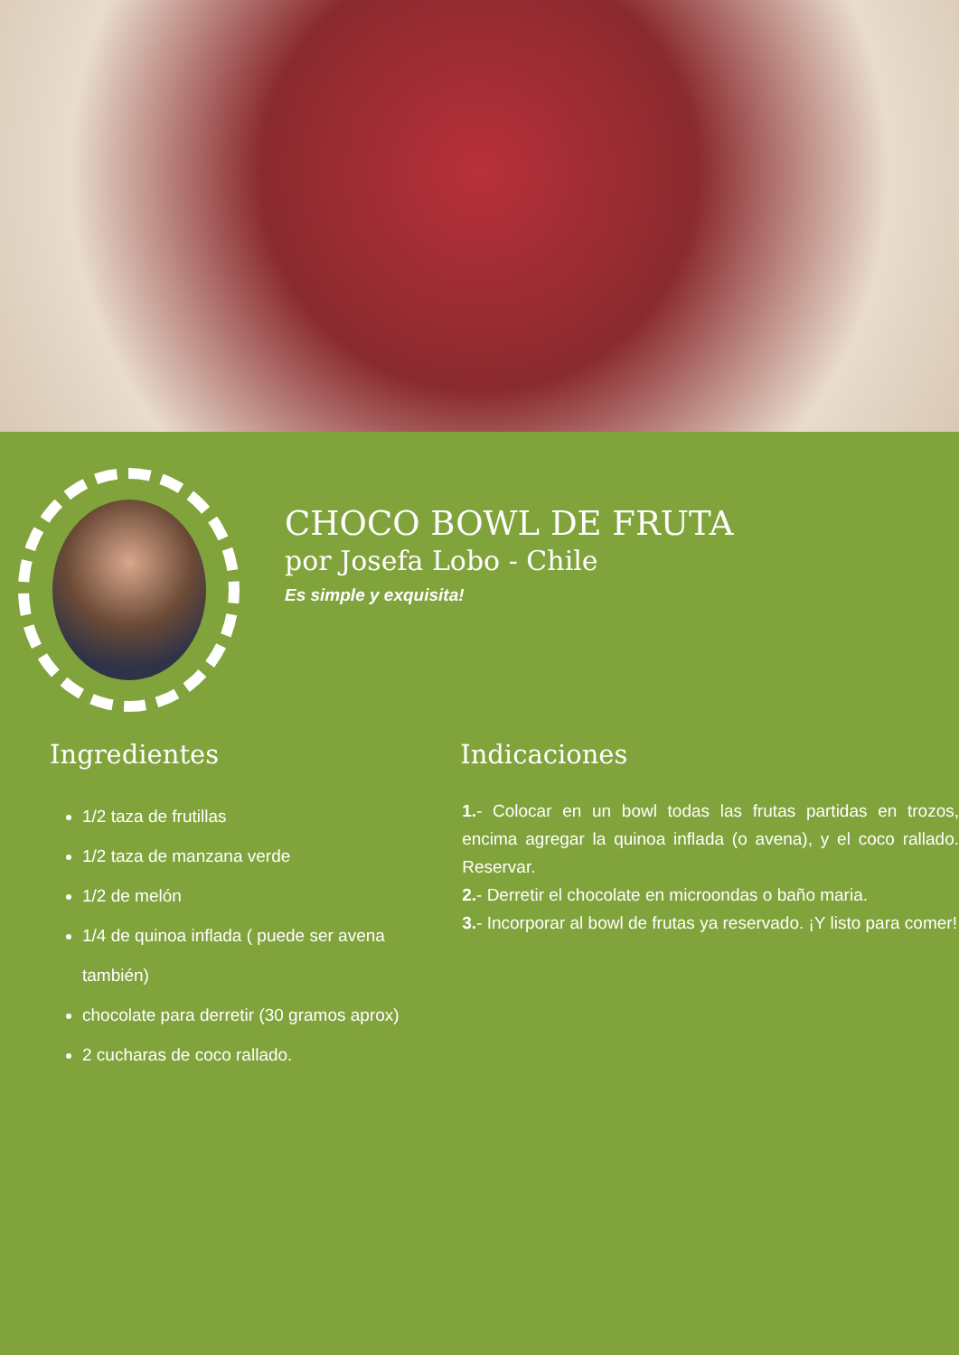CHOCO BOWL DE FRUTA
por Josefa Lobo - Chile
Es simple y exquisita!
Ingredientes
1/2 taza de frutillas
1/2 taza de manzana verde
1/2 de melón
1/4 de quinoa inflada ( puede ser avena también)
chocolate para derretir (30 gramos aprox)
2 cucharas de coco rallado.
Indicaciones
1.- Colocar en un bowl todas las frutas partidas en trozos, encima agregar la quinoa inflada (o avena), y el coco rallado. Reservar.
2.- Derretir el chocolate en microondas o baño maria.
3.- Incorporar al bowl de frutas ya reservado. ¡Y listo para comer!